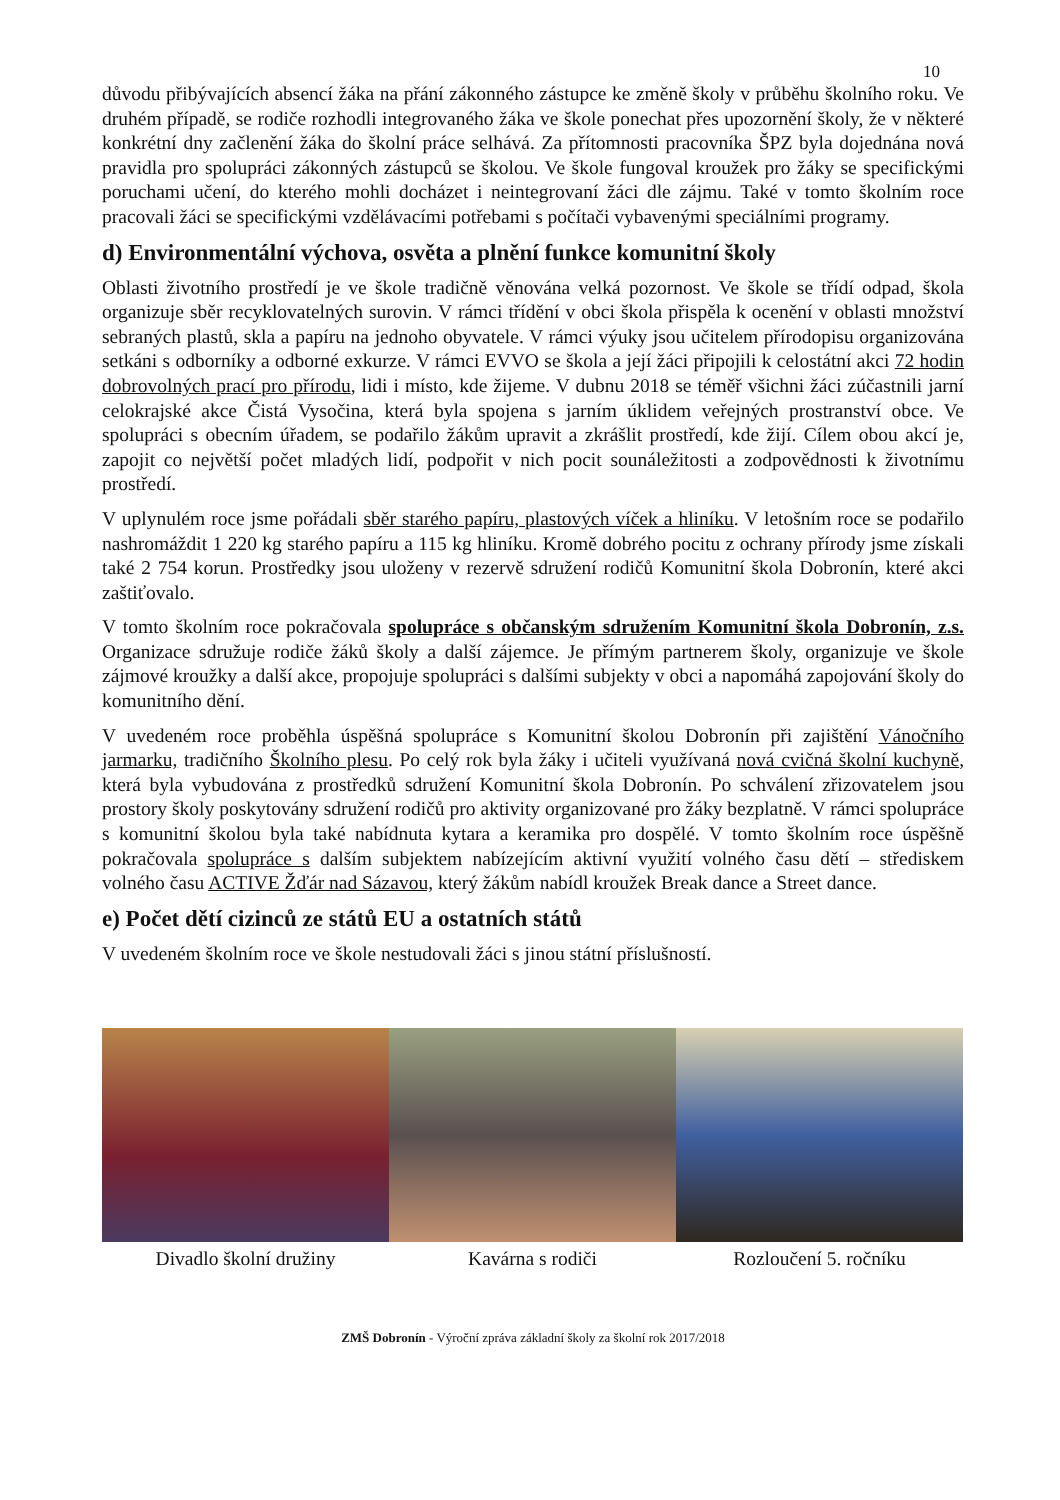10
důvodu přibývajících absencí žáka na přání zákonného zástupce ke změně školy v průběhu školního roku. Ve druhém případě, se rodiče rozhodli integrovaného žáka ve škole ponechat přes upozornění školy, že v některé konkrétní dny začlenění žáka do školní práce selhává. Za přítomnosti pracovníka ŠPZ byla dojednána nová pravidla pro spolupráci zákonných zástupců se školou. Ve škole fungoval kroužek pro žáky se specifickými poruchami učení, do kterého mohli docházet i neintegrovaní žáci dle zájmu. Také v tomto školním roce pracovali žáci se specifickými vzdělávacími potřebami s počítači vybavenými speciálními programy.
d) Environmentální výchova, osvěta a plnění funkce komunitní školy
Oblasti životního prostředí je ve škole tradičně věnována velká pozornost. Ve škole se třídí odpad, škola organizuje sběr recyklovatelných surovin. V rámci třídění v obci škola přispěla k ocenění v oblasti množství sebraných plastů, skla a papíru na jednoho obyvatele. V rámci výuky jsou učitelem přírodopisu organizována setkáni s odborníky a odborné exkurze. V rámci EVVO se škola a její žáci připojili k celostátní akci 72 hodin dobrovolných prací pro přírodu, lidi i místo, kde žijeme. V dubnu 2018 se téměř všichni žáci zúčastnili jarní celokrajské akce Čistá Vysočina, která byla spojena s jarním úklidem veřejných prostranství obce. Ve spolupráci s obecním úřadem, se podařilo žákům upravit a zkrášlit prostředí, kde žijí. Cílem obou akcí je, zapojit co největší počet mladých lidí, podpořit v nich pocit sounáležitosti a zodpovědnosti k životnímu prostředí.
V uplynulém roce jsme pořádali sběr starého papíru, plastových víček a hliníku. V letošním roce se podařilo nashromáždit 1 220 kg starého papíru a 115 kg hliníku. Kromě dobrého pocitu z ochrany přírody jsme získali také 2 754 korun. Prostředky jsou uloženy v rezervě sdružení rodičů Komunitní škola Dobronín, které akci zaštiťovalo.
V tomto školním roce pokračovala spolupráce s občanským sdružením Komunitní škola Dobronín, z.s. Organizace sdružuje rodiče žáků školy a další zájemce. Je přímým partnerem školy, organizuje ve škole zájmové kroužky a další akce, propojuje spolupráci s dalšími subjekty v obci a napomáhá zapojování školy do komunitního dění.
V uvedeném roce proběhla úspěšná spolupráce s Komunitní školou Dobronín při zajištění Vánočního jarmarku, tradičního Školního plesu. Po celý rok byla žáky i učiteli využívaná nová cvičná školní kuchyně, která byla vybudována z prostředků sdružení Komunitní škola Dobronín. Po schválení zřizovatelem jsou prostory školy poskytovány sdružení rodičů pro aktivity organizované pro žáky bezplatně. V rámci spolupráce s komunitní školou byla také nabídnuta kytara a keramika pro dospělé. V tomto školním roce úspěšně pokračovala spolupráce s dalším subjektem nabízejícím aktivní využití volného času dětí – střediskem volného času ACTIVE Žďár nad Sázavou, který žákům nabídl kroužek Break dance a Street dance.
e) Počet dětí cizinců ze států EU a ostatních států
V uvedeném školním roce ve škole nestudovali žáci s jinou státní příslušností.
Divadlo školní družiny Kavárna s rodiči Rozloučení 5. ročníku
ZMŠ Dobronín - Výroční zpráva základní školy za školní rok 2017/2018